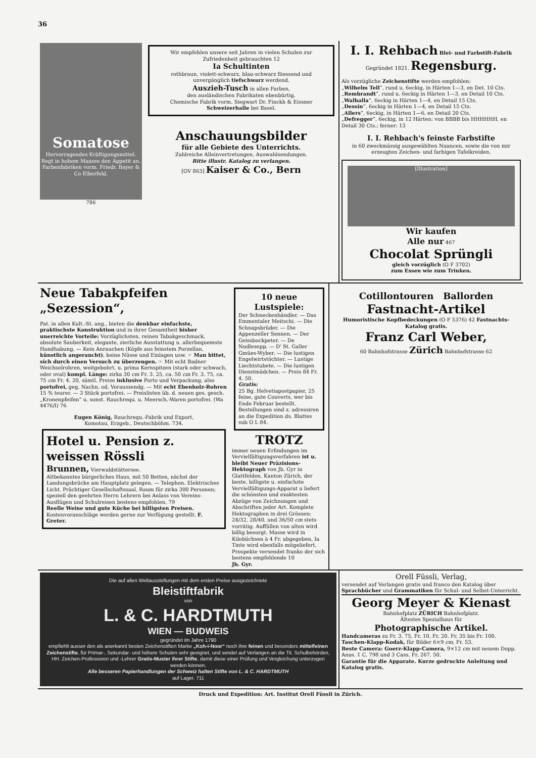36
Somatose
Hervorragendes Kräftigungsmittel.
Regt in hohem Maasse den Appetit an.
Farbenfabriken vorm. Friedr. Bayer & Co Elberfeld.
786
Wir empfehlen unsere seit Jahren in vielen Schulen zur Zufriedenheit gebrauchten 12
Ia Schultinten
rothbraun, violett-schwarz, blau-schwarz fliessend und unvergänglich tiefschwarz werdend.
Auszieh-Tusch in allen Farben,
den ausländischen Fabrikaten ebenbürtig.
Chemische Fabrik vorm. Siegwart Dr. Finckh & Eissner
Schweizerhalle bei Basel.
Anschauungsbilder
für alle Gebiete des Unterrichts.
Zahlreiche Alleinvertretungen, Auswahlsendungen.
Bitte illustr. Katalog zu verlangen.
[OV 863] Kaiser & Co., Bern
I. I. Rehbach Blei- und Farbstift-Fabrik
Gegründet 1821. Regensburg.
Als vorzügliche Zeichenstifte werden empfohlen:
„Wilhelm Tell“, rund u. 6eckig, in Härten 1—3, en Det. 10 Cts.
„Rembrandt“, rund u. 6eckig in Härten 1—3, en Detail 10 Cts.
„Walhalla“, 6eckig in Härten 1—4, en Detail 15 Cts.
„Dessin“, 6eckig in Härten 1—4, en Detail 15 Cts.
„Allers“, 6eckig, in Härten 1—6, en Detail 20 Cts.
„Defregger“, 6eckig, in 12 Härten: von BBBB bis HHHHHH, en Detail 30 Cts.; ferner: 13
I. I. Rehbach's feinste Farbstifte
in 60 zweckmässig ausgewählten Nuancen, sowie die von mir erzeugten Zeichen- und farbigen Tafelkreiden.
[Illustration]
Wir kaufen
Alle nur 467
Chocolat Sprüngli
gleich vorzüglich (O F 3702)
zum Essen wie zum Trinken.
Neue Tabakpfeifen „Sezession“,
Pat. in allen Kult.-St. ang., bieten die denkbar einfachste, praktischste Konstruktion und in ihrer Gesamtheit bisher unerreichte Vorteile: Vorzüglichsten, reinen Tabakgeschmack, absolute Sauberkeit, elegante, zierliche Ausstattung u. allerbequemste Handhabung. — Kein Anrauchen (Köpfe aus feinstem Porzellan, künstlich angeraucht), keine Nüsse und Einlagen usw. ☞ Man bittet, sich durch einen Versuch zu überzeugen. ☞ Mit echt Badner Weichselrohren, weitgebohrt, u. prima Kernspitzen (stark oder schwach, oder oval) kompl. Länge: zirka 30 cm Fr. 3. 25, ca. 50 cm Fr. 3. 75, ca. 75 cm Fr. 4. 20, sämtl. Preise inklusive Porto und Verpackung, also portofrei, geg. Nachn. od. Voraussendg. — Mit echt Ebenholz-Rohren 15 % teurer. — 3 Stück portofrei. — Preislisten üb. d. neuen ges. gesch. „Kronenpfeifen“ u. sonst. Rauchrequ. u. Meersch.-Waren portofrei. (Wa 4476/I) 76
Eugen König, Rauchrequ.-Fabrik und Export,
Komotau, Erzgeb., Deutschböhm. 734.
Hotel u. Pension z. weissen Rössli
Brunnen, Vierwaldstättersee.
Altbekanntes bürgerliches Haus, mit 50 Betten, nächst der Landungsbrücke am Hauptplatz gelegen. — Telephon. Elektrisches Licht. Prächtiger Gesellschaftssaal, Raum für zirka 300 Personen; speziell den geehrten Herrn Lehrern bei Anlass von Vereins-Ausflügen und Schulreisen bestens empfohlen. 79
Reelle Weine und gute Küche bei billigsten Preisen. Kostenvoranschläge werden gerne zur Verfügung gestellt. F. Greter.
10 neue Lustspiele:
Der Schneckenhändler. — Das Emmentaler Meitschi. — Die Schnapsbrüder. — Die Appenzeller Sennen. — Der Geissbockpeter. — De Nudlesepp. — D' St. Galler Gmües-Wyber. — Die lustigen Engelwirtstöchter. — Lustige Liechtstubete. — Die lustigen Dienstmädchen. — Preis 84 Fr. 4. 50.
Gratis:
25 Bg. Helvetiapostpapier, 25 feine, gute Couverts, wer bis Ende Februar bestellt. Bestellungen sind z. adressiren an die Expedition ds. Blattes sub O L 84.
TROTZ
immer neuen Erfindungen im Vervielfältigungsverfahren ist u. bleibt Neuer Präzisions-Hektograph von Jb. Gyr in Glattfelden, Kanton Zürich, der beste, billigste u. einfachste Vervielfältigungs-Apparat u liefert die schönsten und exaktesten Abzüge von Zeichnungen und Abschriften jeder Art. Komplete Hektographen in drei Grössen: 24/32, 28/40, und 36/50 cm stets vorrätig. Auffüllen von alten wird billig besorgt. Masse wird in Kilobüchsen à 4 Fr. abgegeben. Ia Tinte wird ebenfalls mitgeliefert. Prospekte versendet franko der sich bestens empfehlende 10
Jb. Gyr.
Cotillontouren Ballorden
Fastnacht-Artikel
Humoristische Kopfbedeckungen (O F 5376) 42 Fastnachts-Katalog gratis.
Franz Carl Weber,
60 Bahnhofstrasse Zürich Bahnhofstrasse 62
Die auf allen Weltausstellungen mit dem ersten Preise ausgezeichnete
Bleistiftfabrik
von
L. & C. HARDTMUTH
WIEN — BUDWEIS
gegründet im Jahre 1790
empfiehlt ausser den als anerkannt besten Zeichenstiften Marke „Koh-i-Noor“ noch ihre feinen und besonders mittelfeinen Zeichenstifte, für Primar-, Sekundar- und höhere Schulen sehr geeignet, und sendet auf Verlangen an die Tit. Schulbehörden, HH. Zeichen-Professoren und -Lehrer Gratis-Muster ihrer Stifte, damit diese einer Prüfung und Vergleichung unterzogen werden können.
Alle besseren Papierhandlungen der Schweiz halten Stifte von L. & C. HARDTMUTH
auf Lager. 711
Orell Füssli, Verlag,
versendet auf Verlangen gratis und franco den Katalog über Sprachbücher und Grammatiken für Schul- und Selbst-Unterricht.
Georg Meyer & Kienast
Bahnhofplatz ZÜRICH Bahnhofplatz.
Ältestes Spezialhaus für
Photographische Artikel.
Handcameras zu Fr. 3. 75, Fr. 10, Fr. 20. Fr. 35 bis Fr. 100.
Taschen-Klapp-Kodak, für Bilder 6×9 cm, Fr. 53.
Beste Camera: Goerz-Klapp-Camera, 9×12 cm mit neuem Dopp. Anas. 1 C. 798 und 3 Cass. Fr. 267. 50.
Garantie für die Apparate. Kurze gedruckte Anleitung und Katalog gratis.
Druck und Expedition: Art. Institut Orell Füssli in Zürich.